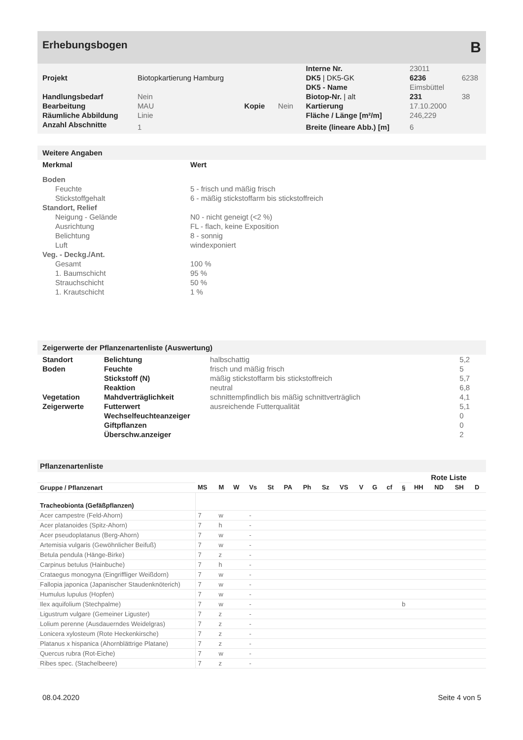Erhebungsbogen B
| | | | | Interne Nr. | 23011 | |
| Projekt | Biotopkartierung Hamburg | | | DK5 / DK5-GK | 6236 | 6238 |
| | | | | DK5 - Name | Eimsbüttel | |
| Handlungsbedarf | Nein | | | Biotop-Nr. / alt | 231 | 38 |
| Bearbeitung | MAU | Kopie | Nein | Kartierung | 17.10.2000 | |
| Räumliche Abbildung | Linie | | | Fläche / Länge [m²/m] | 246,229 | |
| Anzahl Abschnitte | 1 | | | Breite (lineare Abb.) [m] | 6 | |
Weitere Angaben
| Merkmal | Wert |
| --- | --- |
| Boden | |
| Feuchte | 5 - frisch und mäßig frisch |
| Stickstoffgehalt | 6 - mäßig stickstoffarm bis stickstoffreich |
| Standort, Relief | |
| Neigung - Gelände | N0 - nicht geneigt (<2 %) |
| Ausrichtung | FL - flach, keine Exposition |
| Belichtung | 8 - sonnig |
| Luft | windexponiert |
| Veg. - Deckg./Ant. | |
| Gesamt | 100 % |
| 1. Baumschicht | 95 % |
| Strauchschicht | 50 % |
| 1. Krautschicht | 1 % |
Zeigerwerte der Pflanzenartenliste (Auswertung)
| Standort | Belichtung | halbschattig | 5,2 |
| Boden | Feuchte | frisch und mäßig frisch | 5 |
| | Stickstoff (N) | mäßig stickstoffarm bis stickstoffreich | 5,7 |
| | Reaktion | neutral | 6,8 |
| Vegetation | Mahdverträglichkeit | schnittempfindlich bis mäßig schnittverträglich | 4,1 |
| Zeigerwerte | Futterwert | ausreichende Futterqualität | 5,1 |
| | Wechselfeuchteanzeiger | | 0 |
| | Giftpflanzen | | 0 |
| | Überschw.anzeiger | | 2 |
Pflanzenartenliste
| | | | | | | | | | | | | | | Rote Liste | | | |
| --- | --- | --- | --- | --- | --- | --- | --- | --- | --- | --- | --- | --- | --- | --- | --- | --- | --- |
| Gruppe / Pflanzenart | MS | M | W | Vs | St | PA | Ph | Sz | VS | V | G | cf | § | HH | ND | SH | D |
| Tracheobionta (Gefäßpflanzen) | | | | | | | | | | | | | | | | | |
| Acer campestre (Feld-Ahorn) | 7 | w | | - | | | | | | | | | | | | | |
| Acer platanoides (Spitz-Ahorn) | 7 | h | | - | | | | | | | | | | | | | |
| Acer pseudoplatanus (Berg-Ahorn) | 7 | w | | - | | | | | | | | | | | | | |
| Artemisia vulgaris (Gewöhnlicher Beifuß) | 7 | w | | - | | | | | | | | | | | | | |
| Betula pendula (Hänge-Birke) | 7 | z | | - | | | | | | | | | | | | | |
| Carpinus betulus (Hainbuche) | 7 | h | | - | | | | | | | | | | | | | |
| Crataegus monogyna (Eingriffliger Weißdorn) | 7 | w | | - | | | | | | | | | | | | | |
| Fallopia japonica (Japanischer Staudenknöterich) | 7 | w | | - | | | | | | | | | | | | | |
| Humulus lupulus (Hopfen) | 7 | w | | - | | | | | | | | | | | | | |
| Ilex aquifolium (Stechpalme) | 7 | w | | - | | | | | | | | | b | | | | |
| Ligustrum vulgare (Gemeiner Liguster) | 7 | z | | - | | | | | | | | | | | | | |
| Lolium perenne (Ausdauerndes Weidelgras) | 7 | z | | - | | | | | | | | | | | | | |
| Lonicera xylosteum (Rote Heckenkirsche) | 7 | z | | - | | | | | | | | | | | | | |
| Platanus x hispanica (Ahornblättrige Platane) | 7 | z | | - | | | | | | | | | | | | | |
| Quercus rubra (Rot-Eiche) | 7 | w | | - | | | | | | | | | | | | | |
| Ribes spec. (Stachelbeere) | 7 | z | | - | | | | | | | | | | | | | |
08.04.2020 Seite 4 von 5